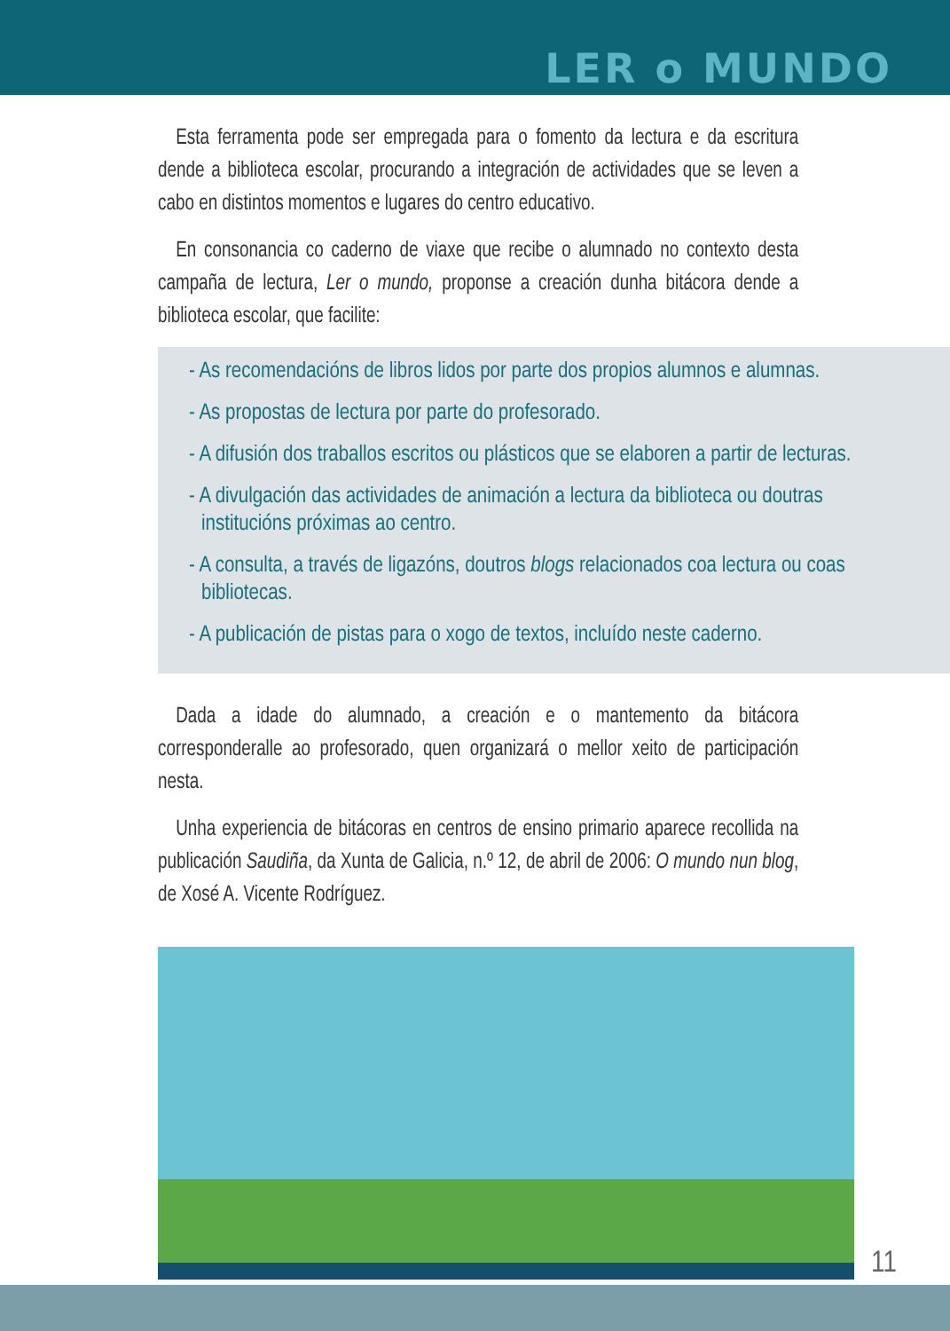LER o MUNDO
Esta ferramenta pode ser empregada para o fomento da lectura e da escritura dende a biblioteca escolar, procurando a integración de actividades que se leven a cabo en distintos momentos e lugares do centro educativo.
En consonancia co caderno de viaxe que recibe o alumnado no contexto desta campaña de lectura, Ler o mundo, proponse a creación dunha bitácora dende a biblioteca escolar, que facilite:
- As recomendacións de libros lidos por parte dos propios alumnos e alumnas.
- As propostas de lectura por parte do profesorado.
- A difusión dos traballos escritos ou plásticos que se elaboren a partir de lecturas.
- A divulgación das actividades de animación a lectura da biblioteca ou doutras institucións próximas ao centro.
- A consulta, a través de ligazóns, doutros blogs relacionados coa lectura ou coas bibliotecas.
- A publicación de pistas para o xogo de textos, incluído neste caderno.
Dada a idade do alumnado, a creación e o mantemento da bitácora corresponderalle ao profesorado, quen organizará o mellor xeito de participación nesta.
Unha experiencia de bitácoras en centros de ensino primario aparece recollida na publicación Saudiña, da Xunta de Galicia, n.º 12, de abril de 2006: O mundo nun blog, de Xosé A. Vicente Rodríguez.
11